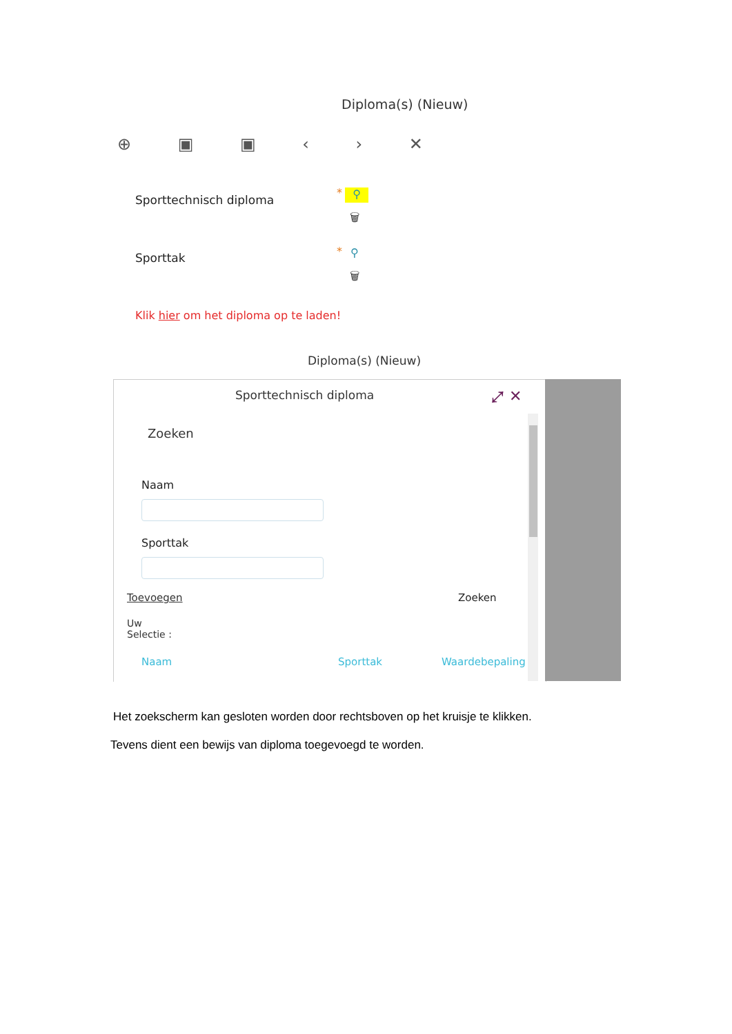Diploma(s) (Nieuw)
⊕ ▣ ▣ ‹ › ✕
Sporttechnisch diploma
* ⚲
🗑
Sporttak * ⚲
🗑
Klik hier om het diploma op te laden!
Diploma(s) (Nieuw)
Sporttechnisch diploma ⤢ ✕
Zoeken
Naam
Sporttak
Toevoegen Zoeken
Uw
Selectie :
Naam Sporttak Waardebepaling
Het zoekscherm kan gesloten worden door rechtsboven op het kruisje te klikken.
Tevens dient een bewijs van diploma toegevoegd te worden.